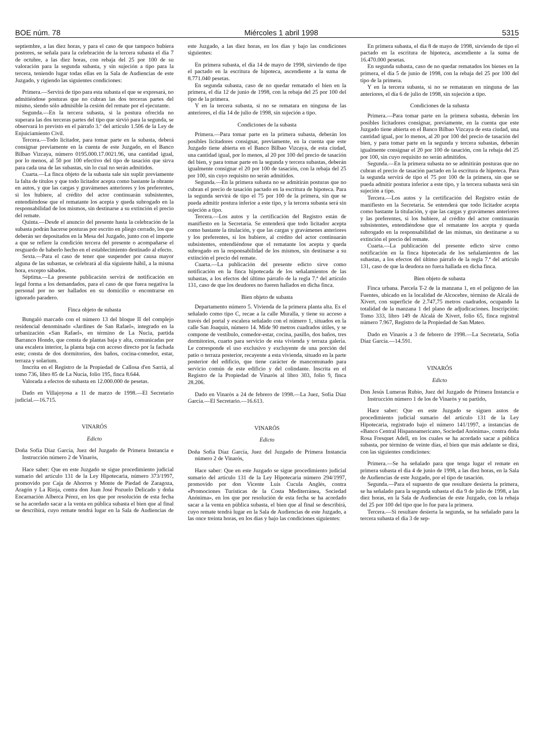BOE núm. 78 Miércoles 1 abril 1998 5315
septiembre, a las diez horas, y para el caso de que tampoco hubiera postores, se señala para la celebración de la tercera subasta el día 7 de octubre, a las diez horas, con rebaja del 25 por 100 de su valoración para la segunda subasta, y sin sujeción a tipo para la tercera, teniendo lugar todas ellas en la Sala de Audiencias de este Juzgado, y rigiendo las siguientes condiciones:
Primera.—Servirá de tipo para esta subasta el que se expresará, no admitiéndose posturas que no cubran las dos terceras partes del mismo, siendo sólo admisible la cesión del remate por el ejecutante.
Segunda.—En la tercera subasta, si la postura ofrecida no superara las dos terceras partes del tipo que sirvió para la segunda, se observará lo previsto en el párrafo 3.º del artículo 1.506 de la Ley de Enjuiciamiento Civil.
Tercera.—Todo licitador, para tomar parte en la subasta, deberá consignar previamente en la cuenta de este Juzgado, en el Banco Bilbao Vizcaya, número 0195.000.17.0021.96, una cantidad igual, por lo menos, al 50 por 100 efectivo del tipo de tasación que sirva para cada una de las subastas, sin lo cual no serán admitidos.
Cuarta.—La finca objeto de la subasta sale sin suplir previamente la falta de títulos y que todo licitador acepta como bastante la obrante en autos, y que las cargas y gravámenes anteriores y los preferentes, si los hubiere, al crédito del actor continuarán subsistentes, entendiéndose que el rematante los acepta y queda subrogado en la responsabilidad de los mismos, sin destinarse a su extinción el precio del remate.
Quinta.—Desde el anuncio del presente hasta la celebración de la subasta podrán hacerse posturas por escrito en pliego cerrado, los que deberán ser depositados en la Mesa del Juzgado, junto con el importe a que se refiere la condición tercera del presente o acompañarse el resguardo de haberlo hecho en el establecimiento destinado al efecto.
Sexta.—Para el caso de tener que suspender por causa mayor alguna de las subastas, se celebrará al día siguiente hábil, a la misma hora, excepto sábados.
Séptima.—La presente publicación servirá de notificación en legal forma a los demandados, para el caso de que fuera negativa la personal por no ser hallados en su domicilio o encontrarse en ignorado paradero.
Finca objeto de subasta
Bungaló marcado con el número 13 del bloque II del complejo residencial denominado «Jardines de San Rafael», integrado en la urbanización «San Rafael», en término de La Nucia, partida Barranco Hondo, que consta de plantas baja y alta, comunicadas por una escalera interior, la planta baja con acceso directo por la fachada este; consta de dos dormitorios, dos baños, cocina-comedor, estar, terraza y solarium.
Inscrita en el Registro de la Propiedad de Callosa d'en Sarriá, al tomo 736, libro 85 de La Nucía, folio 195, finca 8.644.
Valorada a efectos de subasta en 12.000.000 de pesetas.
Dado en Villajoyosa a 11 de marzo de 1998.—El Secretario judicial.—16.715.
VINARÓS
Edicto
Doña Sofía Díaz García, Juez del Juzgado de Primera Instancia e Instrucción número 2 de Vinaròs,
Hace saber: Que en este Juzgado se sigue procedimiento judicial sumario del artículo 131 de la Ley Hipotecaria, número 373/1997, promovido por Caja de Ahorros y Monte de Piedad de Zaragoza, Aragón y La Rioja, contra don Juan José Pozuelo Delicado y doña Encarnación Alberca Pérez, en los que por resolución de esta fecha se ha acordado sacar a la venta en pública subasta el bien que al final se describirá, cuyo remate tendrá lugar en la Sala de Audiencias de este Juzgado, a las diez horas, en los días y bajo las condiciones siguientes:
En primera subasta, el día 14 de mayo de 1998, sirviendo de tipo el pactado en la escritura de hipoteca, ascendiente a la suma de 8.771.040 pesetas.
En segunda subasta, caso de no quedar rematado el bien en la primera, el día 12 de junio de 1998, con la rebaja del 25 por 100 del tipo de la primera.
Y en la tercera subasta, si no se rematara en ninguna de las anteriores, el día 14 de julio de 1998, sin sujeción a tipo.
Condiciones de la subasta
Primera.—Para tomar parte en la primera subasta, deberán los posibles licitadores consignar, previamente, en la cuenta que este Juzgado tiene abierta en el Banco Bilbao Vizcaya, de esta ciudad, una cantidad igual, por lo menos, al 20 por 100 del precio de tasación del bien, y para tomar parte en la segunda y tercera subastas, deberán igualmente consignar el 20 por 100 de tasación, con la rebaja del 25 por 100, sin cuyo requisito no serán admitidos.
Segunda.—En la primera subasta no se admitirán posturas que no cubran el precio de tasación pactado en la escritura de hipoteca. Para la segunda servirá de tipo el 75 por 100 de la primera, sin que se pueda admitir postura inferior a este tipo, y la tercera subasta será sin sujeción a tipo.
Tercera.—Los autos y la certificación del Registro están de manifiesto en la Secretaría. Se entenderá que todo licitador acepta como bastante la titulación, y que las cargas y gravámenes anteriores y los preferentes, si los hubiere, al crédito del actor continuarán subsistentes, entendiéndose que el rematante los acepta y queda subrogado en la responsabilidad de los mismos, sin destinarse a su extinción el precio del remate.
Cuarta.—La publicación del presente edicto sirve como notificación en la finca hipotecada de los señalamientos de las subastas, a los efectos del último párrafo de la regla 7.ª del artículo 131, caso de que los deudores no fueren hallados en dicha finca.
Bien objeto de subasta
Departamento número 5. Vivienda de la primera planta alta. Es el señalado como tipo C, recae a la calle Muralla, y tiene su acceso a través del portal y escalera señalado con el número 1, situados en la calle San Joaquín, número 14. Mide 90 metros cuadrados útiles, y se compone de vestíbulo, comedor-estar, cocina, pasillo, dos baños, tres dormitorios, cuarto para servicio de esta vivienda y terraza galería. Le corresponde el uso exclusivo y excluyente de una porción del patio o terraza posterior, recayente a esta vivienda, situado en la parte posterior del edificio, que tiene carácter de mancomunado para servicio común de este edificio y del colindante. Inscrita en el Registro de la Propiedad de Vinaròs al libro 303, folio 9, finca 28.206.
Dado en Vinaròs a 24 de febrero de 1998.—La Juez, Sofía Díaz García.—El Secretario.—16.613.
VINARÓS
Edicto
Doña Sofía Díaz García, Juez del Juzgado de Primera Instancia número 2 de Vinarós,
Hace saber: Que en este Juzgado se sigue procedimiento judicial sumario del artículo 131 de la Ley Hipotecaria número 294/1997, promovido por don Vicente Luis Cucula Anglés, contra «Promociones Turísticas de la Costa Mediterránea, Sociedad Anónima», en los que por resolución de esta fecha se ha acordado sacar a la venta en pública subasta, el bien que al final se describirá, cuyo remate tendrá lugar en la Sala de Audiencias de este Juzgado, a las once treinta horas, en los días y bajo las condiciones siguientes:
En primera subasta, el día 8 de mayo de 1998, sirviendo de tipo el pactado en la escritura de hipoteca, ascendiente a la suma de 16.470.000 pesetas.
En segunda subasta, caso de no quedar rematados los bienes en la primera, el día 5 de junio de 1998, con la rebaja del 25 por 100 del tipo de la primera.
Y en la tercera subasta, si no se remataran en ninguna de las anteriores, el día 6 de julio de 1998, sin sujeción a tipo.
Condiciones de la subasta
Primera.—Para tomar parte en la primera subasta, deberán los posibles licitadores consignar, previamente, en la cuenta que este Juzgado tiene abierta en el Banco Bilbao Vizcaya de esta ciudad, una cantidad igual, por lo menos, al 20 por 100 del precio de tasación del bien, y para tomar parte en la segunda y tercera subastas, deberán igualmente consignar el 20 por 100 de tasación, con la rebaja del 25 por 100, sin cuyo requisito no serán admitidos.
Segunda.—En la primera subasta no se admitirán posturas que no cubran el precio de tasación pactado en la escritura de hipoteca. Para la segunda servirá de tipo el 75 por 100 de la primera, sin que se pueda admitir postura inferior a este tipo, y la tercera subasta será sin sujeción a tipo.
Tercera.—Los autos y la certificación del Registro están de manifiesto en la Secretaría. Se entenderá que todo licitador acepta como bastante la titulación, y que las cargas y gravámenes anteriores y las preferentes, si los hubiere, al crédito del actor continuarán subsistentes, entendiéndose que el rematante los acepta y queda subrogado en la responsabilidad de las mismas, sin destinarse a su extinción el precio del remate.
Cuarta.—La publicación del presente edicto sirve como notificación en la finca hipotecada de los señalamientos de las subastas, a los efectos del último párrafo de la regla 7.ª del artículo 131, caso de que la deudora no fuera hallada en dicha finca.
Bien objeto de subasta
Finca urbana. Parcela T-2 de la manzana 1, en el polígono de las Fuentes, ubicado en la localidad de Alcocebre, término de Alcalá de Xivert, con superficie de 2.747,75 metros cuadrados, ocupando la totalidad de la manzana 1 del plano de adjudicaciones. Inscripción: Tomo 333, libro 149 de Alcalá de Xivert, folio 65, finca registral número 7.967, Registro de la Propiedad de San Mateo.
Dado en Vinarós a 3 de febrero de 1998.—La Secretaria, Sofía Díaz García.—14.591.
VINARÓS
Edicto
Don Jesús Lumeras Rubio, Juez del Juzgado de Primera Instancia e Instrucción número 1 de los de Vinaròs y su partido,
Hace saber: Que en este Juzgado se siguen autos de procedimiento judicial sumario del artículo 131 de la Ley Hipotecaria, registrado bajo el número 141/1997, a instancias de «Banco Central Hispanoamericano, Sociedad Anónima», contra doña Rosa Fresquet Adell, en los cuales se ha acordado sacar a pública subasta, por término de veinte días, el bien que más adelante se dirá, con las siguientes condiciones:
Primera.—Se ha señalado para que tenga lugar el remate en primera subasta el día 4 de junio de 1998, a las diez horas, en la Sala de Audiencias de este Juzgado, por el tipo de tasación.
Segunda.—Para el supuesto de que resultare desierta la primera, se ha señalado para la segunda subasta el día 9 de julio de 1998, a las diez horas, en la Sala de Audiencias de este Juzgado, con la rebaja del 25 por 100 del tipo que lo fue para la primera.
Tercera.—Si resultare desierta la segunda, se ha señalado para la tercera subasta el día 3 de sep-